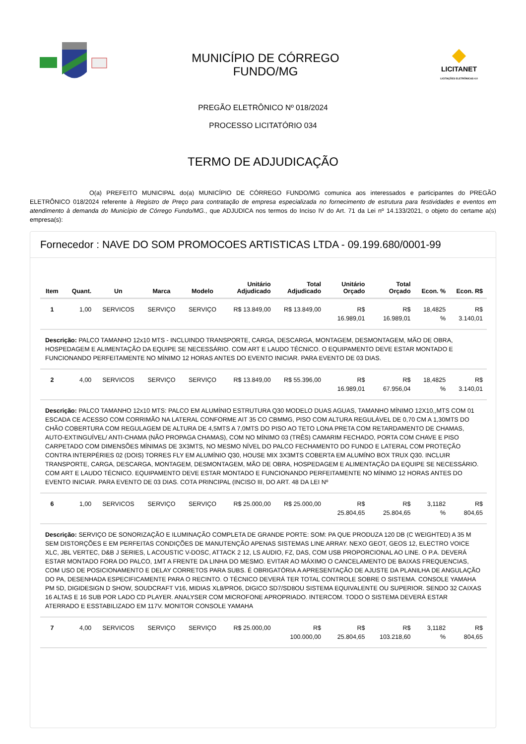MUNICÍPIO DE CÓRREGO
FUNDO/MG
LICITANET
LICITAÇÕES ELETRÔNICAS 4.0
PREGÃO ELETRÔNICO Nº 018/2024
PROCESSO LICITATÓRIO 034
TERMO DE ADJUDICAÇÃO
O(a) PREFEITO MUNICIPAL do(a) MUNICÍPIO DE CÓRREGO FUNDO/MG comunica aos interessados e participantes do PREGÃO ELETRÔNICO 018/2024 referente à Registro de Preço para contratação de empresa especializada no fornecimento de estrutura para festividades e eventos em atendimento à demanda do Município de Córrego Fundo/MG., que ADJUDICA nos termos do Inciso IV do Art. 71 da Lei nº 14.133/2021, o objeto do certame a(s) empresa(s):
Fornecedor : NAVE DO SOM PROMOCOES ARTISTICAS LTDA - 09.199.680/0001-99
| Item | Quant. | Un | Marca | Modelo | Unitário Adjudicado | Total Adjudicado | Unitário Orçado | Total Orçado | Econ. % | Econ. R$ |
| --- | --- | --- | --- | --- | --- | --- | --- | --- | --- | --- |
| 1 | 1,00 | SERVICOS | SERVIÇO | SERVIÇO | R$ 13.849,00 | R$ 13.849,00 | R$ 16.989,01 | R$ 16.989,01 | 18,4825 % | R$ 3.140,01 |
| Descrição: PALCO TAMANHO 12x10 MTS - INCLUINDO TRANSPORTE, CARGA, DESCARGA, MONTAGEM, DESMONTAGEM, MÃO DE OBRA, HOSPEDAGEM E ALIMENTAÇÃO DA EQUIPE SE NECESSÁRIO. COM ART E LAUDO TÉCNICO. O EQUIPAMENTO DEVE ESTAR MONTADO E FUNCIONANDO PERFEITAMENTE NO MÍNIMO 12 HORAS ANTES DO EVENTO INICIAR. PARA EVENTO DE 03 DIAS. | | | | | | | | | | |
| 2 | 4,00 | SERVICOS | SERVIÇO | SERVIÇO | R$ 13.849,00 | R$ 55.396,00 | R$ 16.989,01 | R$ 67.956,04 | 18,4825 % | R$ 3.140,01 |
| Descrição: PALCO TAMANHO 12x10 MTS: PALCO EM ALUMÍNIO ESTRUTURA Q30 MODELO DUAS AGUAS, TAMANHO MÍNIMO 12X10,,MTS COM 01 ESCADA CE ACESSO COM CORRIMÃO NA LATERAL CONFORME AIT 35 CO CBMMG, PISO COM ALTURA REGULÁVEL DE 0,70 CM A 1,30MTS DO CHÃO COBERTURA COM REGULAGEM DE ALTURA DE 4,5MTS A 7,0MTS DO PISO AO TETO LONA PRETA COM RETARDAMENTO DE CHAMAS, AUTO-EXTINGUÍVEL/ ANTI-CHAMA (NÃO PROPAGA CHAMAS), COM NO MÍNIMO 03 (TRÊS) CAMARIM FECHADO, PORTA COM CHAVE E PISO CARPETADO COM DIMENSÕES MÍNIMAS DE 3X3MTS, NO MESMO NÍVEL DO PALCO FECHAMENTO DO FUNDO E LATERAL COM PROTEÇÃO CONTRA INTERPÉRIES 02 (DOIS) TORRES FLY EM ALUMÍNIO Q30, HOUSE MIX 3X3MTS COBERTA EM ALUMÍNO BOX TRUX Q30. INCLUIR TRANSPORTE, CARGA, DESCARGA, MONTAGEM, DESMONTAGEM, MÃO DE OBRA, HOSPEDAGEM E ALIMENTAÇÃO DA EQUIPE SE NECESSÁRIO. COM ART E LAUDO TÉCNICO. EQUIPAMENTO DEVE ESTAR MONTADO E FUNCIONANDO PERFEITAMENTE NO MÍNIMO 12 HORAS ANTES DO EVENTO INICIAR. PARA EVENTO DE 03 DIAS. COTA PRINCIPAL (INCISO III, DO ART. 48 DA LEI Nº | | | | | | | | | | |
| 6 | 1,00 | SERVICOS | SERVIÇO | SERVIÇO | R$ 25.000,00 | R$ 25.000,00 | R$ 25.804,65 | R$ 25.804,65 | 3,1182 % | R$ 804,65 |
| Descrição: SERVIÇO DE SONORIZAÇÃO E ILUMINAÇÃO COMPLETA DE GRANDE PORTE: SOM: PA QUE PRODUZA 120 DB (C WEIGHTED) A 35 M SEM DISTORÇÕES E EM PERFEITAS CONDIÇÕES DE MANUTENÇÃO APENAS SISTEMAS LINE ARRAY. NEXO GEOT, GEOS 12, ELECTRO VOICE XLC, JBL VERTEC, D&B J SERIES, L ACOUSTIC V-DOSC, ATTACK 2 12, LS AUDIO, FZ, DAS, COM USB PROPORCIONAL AO LINE. O P.A. DEVERÁ ESTAR MONTADO FORA DO PALCO, 1MT A FRENTE DA LINHA DO MESMO. EVITAR AO MÁXIMO O CANCELAMENTO DE BAIXAS FREQUENCIAS, COM USO DE POSICIONAMENTO E DELAY CORRETOS PARA SUBS. É OBRIGATÓRIA A APRESENTAÇÃO DE AJUSTE DA PLANILHA DE ANGULAÇÃO DO PA, DESENHADA ESPECIFICAMENTE PARA O RECINTO. O TÉCNICO DEVERÁ TER TOTAL CONTROLE SOBRE O SISTEMA. CONSOLE YAMAHA PM 5D, DIGIDESIGN D SHOW, SOUDCRAFT V16, MIDIAS XL8/PRO6, DIGICO SD7/SD8OU SISTEMA EQUIVALENTE OU SUPERIOR. SENDO 32 CAIXAS 16 ALTAS E 16 SUB POR LADO CD PLAYER. ANALYSER COM MICROFONE APROPRIADO. INTERCOM. TODO O SISTEMA DEVERÁ ESTAR ATERRADO E ESSTABILIZADO EM 117V. MONITOR CONSOLE YAMAHA | | | | | | | | | | |
| 7 | 4,00 | SERVICOS | SERVIÇO | SERVIÇO | R$ 25.000,00 | R$ 100.000,00 | R$ 25.804,65 | R$ 103.218,60 | 3,1182 % | R$ 804,65 |